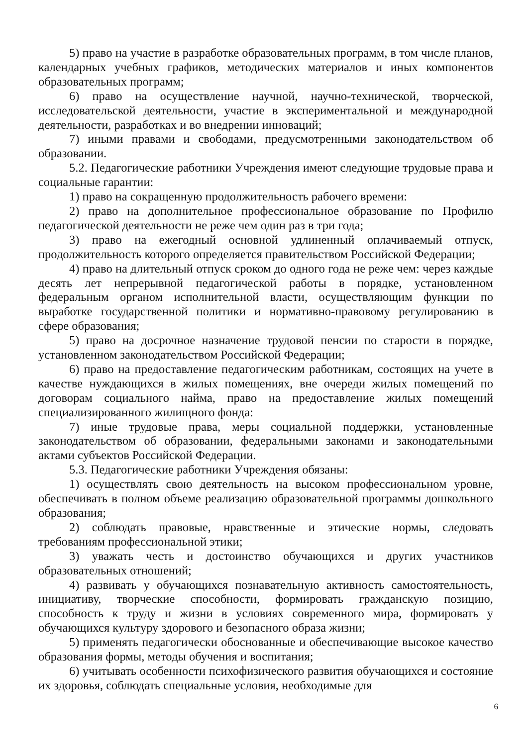5) право на участие в разработке образовательных программ, в том числе планов, календарных учебных графиков, методических материалов и иных компонентов образовательных программ;
6) право на осуществление научной, научно-технической, творческой, исследовательской деятельности, участие в экспериментальной и международной деятельности, разработках и во внедрении инноваций;
7) иными правами и свободами, предусмотренными законодательством об образовании.
5.2. Педагогические работники Учреждения имеют следующие трудовые права и социальные гарантии:
1) право на сокращенную продолжительность рабочего времени:
2) право на дополнительное профессиональное образование по Профилю педагогической деятельности не реже чем один раз в три года;
3) право на ежегодный основной удлиненный оплачиваемый отпуск, продолжительность которого определяется правительством Российской Федерации;
4) право на длительный отпуск сроком до одного года не реже чем: через каждые десять лет непрерывной педагогической работы в порядке, установленном федеральным органом исполнительной власти, осуществляющим функции по выработке государственной политики и нормативно-правовому регулированию в сфере образования;
5) право на досрочное назначение трудовой пенсии по старости в порядке, установленном законодательством Российской Федерации;
6) право на предоставление педагогическим работникам, состоящих на учете в качестве нуждающихся в жилых помещениях, вне очереди жилых помещений по договорам социального найма, право на предоставление жилых помещений специализированного жилищного фонда:
7) иные трудовые права, меры социальной поддержки, установленные законодательством об образовании, федеральными законами и законодательными актами субъектов Российской Федерации.
5.3. Педагогические работники Учреждения обязаны:
1) осуществлять свою деятельность на высоком профессиональном уровне, обеспечивать в полном объеме реализацию образовательной программы дошкольного образования;
2) соблюдать правовые, нравственные и этические нормы, следовать требованиям профессиональной этики;
3) уважать честь и достоинство обучающихся и других участников образовательных отношений;
4) развивать у обучающихся познавательную активность самостоятельность, инициативу, творческие способности, формировать гражданскую позицию, способность к труду и жизни в условиях современного мира, формировать у обучающихся культуру здорового и безопасного образа жизни;
5) применять педагогически обоснованные и обеспечивающие высокое качество образования формы, методы обучения и воспитания;
6) учитывать особенности психофизического развития обучающихся и состояние их здоровья, соблюдать специальные условия, необходимые для
6